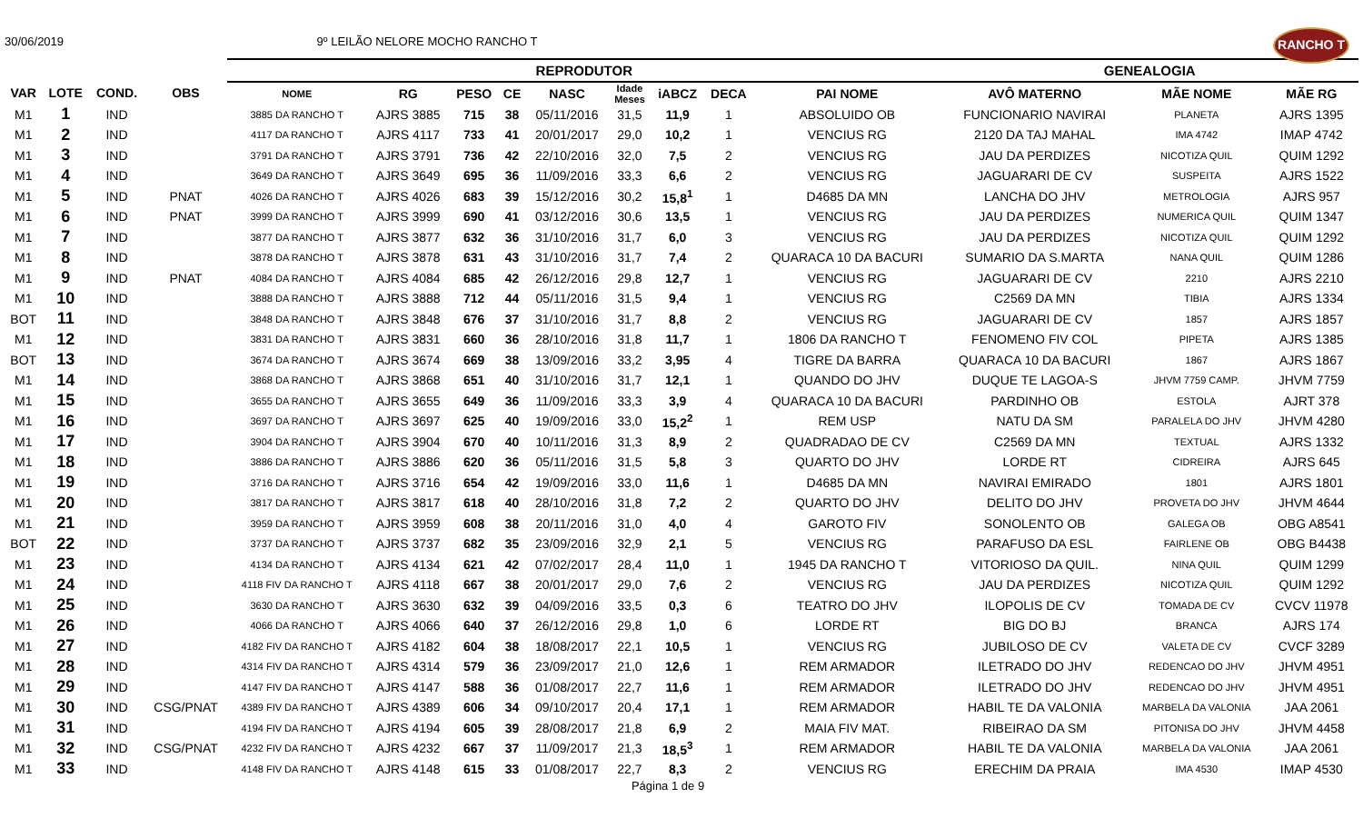30/06/2019 9º LEILÃO NELORE MOCHO RANCHO T
RANCHO T
| | | | | REPRODUTOR | | | | | | | | | GENEALOGIA | | |
| --- | --- | --- | --- | --- | --- | --- | --- | --- | --- | --- | --- | --- | --- | --- | --- |
| VAR | LOTE | COND. | OBS | NOME | RG | PESO | CE | NASC | Idade Meses | iABCZ | DECA | PAI NOME | AVÔ MATERNO | MÃE NOME | MÃE RG |
| M1 | 1 | IND | | 3885 DA RANCHO T | AJRS 3885 | 715 | 38 | 05/11/2016 | 31,5 | 11,9 | 1 | ABSOLUIDO OB | FUNCIONARIO NAVIRAI | PLANETA | AJRS 1395 |
| M1 | 2 | IND | | 4117 DA RANCHO T | AJRS 4117 | 733 | 41 | 20/01/2017 | 29,0 | 10,2 | 1 | VENCIUS RG | 2120 DA TAJ MAHAL | IMA 4742 | IMAP 4742 |
| M1 | 3 | IND | | 3791 DA RANCHO T | AJRS 3791 | 736 | 42 | 22/10/2016 | 32,0 | 7,5 | 2 | VENCIUS RG | JAU DA PERDIZES | NICOTIZA QUIL | QUIM 1292 |
| M1 | 4 | IND | | 3649 DA RANCHO T | AJRS 3649 | 695 | 36 | 11/09/2016 | 33,3 | 6,6 | 2 | VENCIUS RG | JAGUARARI DE CV | SUSPEITA | AJRS 1522 |
| M1 | 5 | IND | PNAT | 4026 DA RANCHO T | AJRS 4026 | 683 | 39 | 15/12/2016 | 30,2 | 15,8<sup>1</sup> | 1 | D4685 DA MN | LANCHA DO JHV | METROLOGIA | AJRS 957 |
| M1 | 6 | IND | PNAT | 3999 DA RANCHO T | AJRS 3999 | 690 | 41 | 03/12/2016 | 30,6 | 13,5 | 1 | VENCIUS RG | JAU DA PERDIZES | NUMERICA QUIL | QUIM 1347 |
| M1 | 7 | IND | | 3877 DA RANCHO T | AJRS 3877 | 632 | 36 | 31/10/2016 | 31,7 | 6,0 | 3 | VENCIUS RG | JAU DA PERDIZES | NICOTIZA QUIL | QUIM 1292 |
| M1 | 8 | IND | | 3878 DA RANCHO T | AJRS 3878 | 631 | 43 | 31/10/2016 | 31,7 | 7,4 | 2 | QUARACA 10 DA BACURI | SUMARIO DA S.MARTA | NANA QUIL | QUIM 1286 |
| M1 | 9 | IND | PNAT | 4084 DA RANCHO T | AJRS 4084 | 685 | 42 | 26/12/2016 | 29,8 | 12,7 | 1 | VENCIUS RG | JAGUARARI DE CV | 2210 | AJRS 2210 |
| M1 | 10 | IND | | 3888 DA RANCHO T | AJRS 3888 | 712 | 44 | 05/11/2016 | 31,5 | 9,4 | 1 | VENCIUS RG | C2569 DA MN | TIBIA | AJRS 1334 |
| BOT | 11 | IND | | 3848 DA RANCHO T | AJRS 3848 | 676 | 37 | 31/10/2016 | 31,7 | 8,8 | 2 | VENCIUS RG | JAGUARARI DE CV | 1857 | AJRS 1857 |
| M1 | 12 | IND | | 3831 DA RANCHO T | AJRS 3831 | 660 | 36 | 28/10/2016 | 31,8 | 11,7 | 1 | 1806 DA RANCHO T | FENOMENO FIV COL | PIPETA | AJRS 1385 |
| BOT | 13 | IND | | 3674 DA RANCHO T | AJRS 3674 | 669 | 38 | 13/09/2016 | 33,2 | 3,95 | 4 | TIGRE DA BARRA | QUARACA 10 DA BACURI | 1867 | AJRS 1867 |
| M1 | 14 | IND | | 3868 DA RANCHO T | AJRS 3868 | 651 | 40 | 31/10/2016 | 31,7 | 12,1 | 1 | QUANDO DO JHV | DUQUE TE LAGOA-S | JHVM 7759 CAMP. | JHVM 7759 |
| M1 | 15 | IND | | 3655 DA RANCHO T | AJRS 3655 | 649 | 36 | 11/09/2016 | 33,3 | 3,9 | 4 | QUARACA 10 DA BACURI | PARDINHO OB | ESTOLA | AJRT 378 |
| M1 | 16 | IND | | 3697 DA RANCHO T | AJRS 3697 | 625 | 40 | 19/09/2016 | 33,0 | 15,2<sup>2</sup> | 1 | REM USP | NATU DA SM | PARALELA DO JHV | JHVM 4280 |
| M1 | 17 | IND | | 3904 DA RANCHO T | AJRS 3904 | 670 | 40 | 10/11/2016 | 31,3 | 8,9 | 2 | QUADRADAO DE CV | C2569 DA MN | TEXTUAL | AJRS 1332 |
| M1 | 18 | IND | | 3886 DA RANCHO T | AJRS 3886 | 620 | 36 | 05/11/2016 | 31,5 | 5,8 | 3 | QUARTO DO JHV | LORDE RT | CIDREIRA | AJRS 645 |
| M1 | 19 | IND | | 3716 DA RANCHO T | AJRS 3716 | 654 | 42 | 19/09/2016 | 33,0 | 11,6 | 1 | D4685 DA MN | NAVIRAI EMIRADO | 1801 | AJRS 1801 |
| M1 | 20 | IND | | 3817 DA RANCHO T | AJRS 3817 | 618 | 40 | 28/10/2016 | 31,8 | 7,2 | 2 | QUARTO DO JHV | DELITO DO JHV | PROVETA DO JHV | JHVM 4644 |
| M1 | 21 | IND | | 3959 DA RANCHO T | AJRS 3959 | 608 | 38 | 20/11/2016 | 31,0 | 4,0 | 4 | GAROTO FIV | SONOLENTO OB | GALEGA OB | OBG A8541 |
| BOT | 22 | IND | | 3737 DA RANCHO T | AJRS 3737 | 682 | 35 | 23/09/2016 | 32,9 | 2,1 | 5 | VENCIUS RG | PARAFUSO DA ESL | FAIRLENE OB | OBG B4438 |
| M1 | 23 | IND | | 4134 DA RANCHO T | AJRS 4134 | 621 | 42 | 07/02/2017 | 28,4 | 11,0 | 1 | 1945 DA RANCHO T | VITORIOSO DA QUIL. | NINA QUIL | QUIM 1299 |
| M1 | 24 | IND | | 4118 FIV DA RANCHO T | AJRS 4118 | 667 | 38 | 20/01/2017 | 29,0 | 7,6 | 2 | VENCIUS RG | JAU DA PERDIZES | NICOTIZA QUIL | QUIM 1292 |
| M1 | 25 | IND | | 3630 DA RANCHO T | AJRS 3630 | 632 | 39 | 04/09/2016 | 33,5 | 0,3 | 6 | TEATRO DO JHV | ILOPOLIS DE CV | TOMADA DE CV | CVCV 11978 |
| M1 | 26 | IND | | 4066 DA RANCHO T | AJRS 4066 | 640 | 37 | 26/12/2016 | 29,8 | 1,0 | 6 | LORDE RT | BIG DO BJ | BRANCA | AJRS 174 |
| M1 | 27 | IND | | 4182 FIV DA RANCHO T | AJRS 4182 | 604 | 38 | 18/08/2017 | 22,1 | 10,5 | 1 | VENCIUS RG | JUBILOSO DE CV | VALETA DE CV | CVCF 3289 |
| M1 | 28 | IND | | 4314 FIV DA RANCHO T | AJRS 4314 | 579 | 36 | 23/09/2017 | 21,0 | 12,6 | 1 | REM ARMADOR | ILETRADO DO JHV | REDENCAO DO JHV | JHVM 4951 |
| M1 | 29 | IND | | 4147 FIV DA RANCHO T | AJRS 4147 | 588 | 36 | 01/08/2017 | 22,7 | 11,6 | 1 | REM ARMADOR | ILETRADO DO JHV | REDENCAO DO JHV | JHVM 4951 |
| M1 | 30 | IND | CSG/PNAT | 4389 FIV DA RANCHO T | AJRS 4389 | 606 | 34 | 09/10/2017 | 20,4 | 17,1 | 1 | REM ARMADOR | HABIL TE DA VALONIA | MARBELA DA VALONIA | JAA 2061 |
| M1 | 31 | IND | | 4194 FIV DA RANCHO T | AJRS 4194 | 605 | 39 | 28/08/2017 | 21,8 | 6,9 | 2 | MAIA FIV MAT. | RIBEIRAO DA SM | PITONISA DO JHV | JHVM 4458 |
| M1 | 32 | IND | CSG/PNAT | 4232 FIV DA RANCHO T | AJRS 4232 | 667 | 37 | 11/09/2017 | 21,3 | 18,5<sup>3</sup> | 1 | REM ARMADOR | HABIL TE DA VALONIA | MARBELA DA VALONIA | JAA 2061 |
| M1 | 33 | IND | | 4148 FIV DA RANCHO T | AJRS 4148 | 615 | 33 | 01/08/2017 | 22,7 | 8,3 | 2 | VENCIUS RG | ERECHIM DA PRAIA | IMA 4530 | IMAP 4530 |
Página 1 de 9